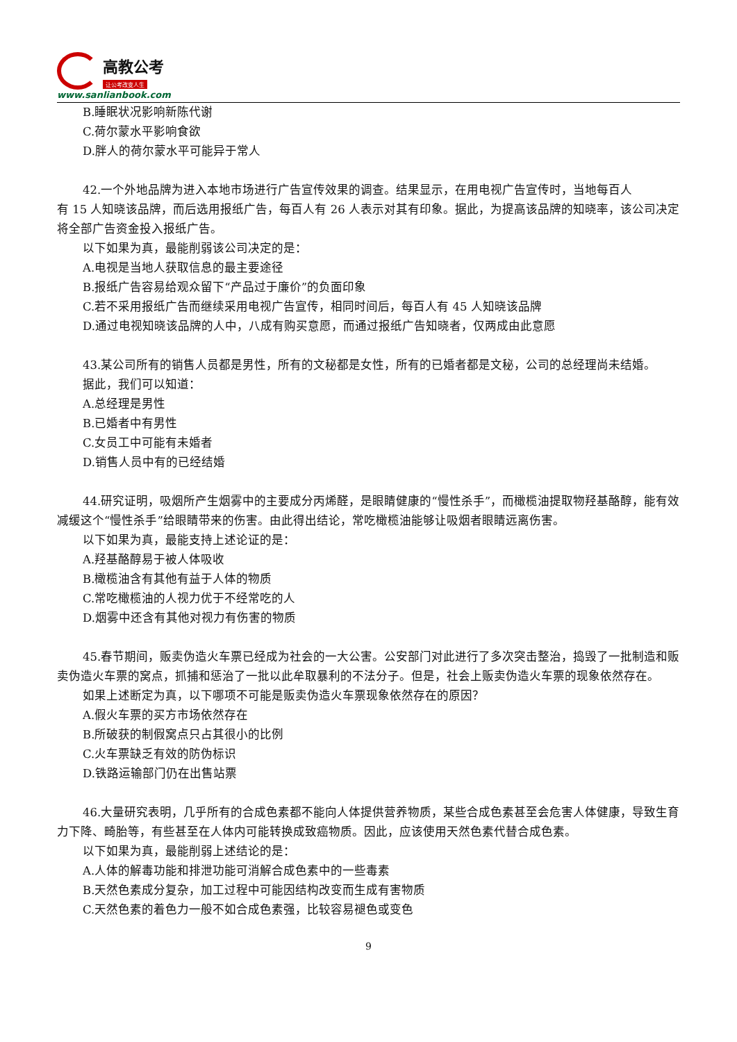高教公考
让公考改变人生
www.sanlianbook.com
B.睡眠状况影响新陈代谢
C.荷尔蒙水平影响食欲
D.胖人的荷尔蒙水平可能异于常人
42.一个外地品牌为进入本地市场进行广告宣传效果的调查。结果显示，在用电视广告宣传时，当地每百人
有 15 人知晓该品牌，而后选用报纸广告，每百人有 26 人表示对其有印象。据此，为提高该品牌的知晓率，该公司决定将全部广告资金投入报纸广告。
以下如果为真，最能削弱该公司决定的是：
A.电视是当地人获取信息的最主要途径
B.报纸广告容易给观众留下“产品过于廉价”的负面印象
C.若不采用报纸广告而继续采用电视广告宣传，相同时间后，每百人有 45 人知晓该品牌
D.通过电视知晓该品牌的人中，八成有购买意愿，而通过报纸广告知晓者，仅两成由此意愿
43.某公司所有的销售人员都是男性，所有的文秘都是女性，所有的已婚者都是文秘，公司的总经理尚未结婚。
据此，我们可以知道：
A.总经理是男性
B.已婚者中有男性
C.女员工中可能有未婚者
D.销售人员中有的已经结婚
44.研究证明，吸烟所产生烟雾中的主要成分丙烯醛，是眼睛健康的“慢性杀手”，而橄榄油提取物羟基酪醇，能有效减缓这个“慢性杀手”给眼睛带来的伤害。由此得出结论，常吃橄榄油能够让吸烟者眼睛远离伤害。
以下如果为真，最能支持上述论证的是：
A.羟基酪醇易于被人体吸收
B.橄榄油含有其他有益于人体的物质
C.常吃橄榄油的人视力优于不经常吃的人
D.烟雾中还含有其他对视力有伤害的物质
45.春节期间，贩卖伪造火车票已经成为社会的一大公害。公安部门对此进行了多次突击整治，捣毁了一批制造和贩卖伪造火车票的窝点，抓捕和惩治了一批以此牟取暴利的不法分子。但是，社会上贩卖伪造火车票的现象依然存在。
如果上述断定为真，以下哪项不可能是贩卖伪造火车票现象依然存在的原因？
A.假火车票的买方市场依然存在
B.所破获的制假窝点只占其很小的比例
C.火车票缺乏有效的防伪标识
D.铁路运输部门仍在出售站票
46.大量研究表明，几乎所有的合成色素都不能向人体提供营养物质，某些合成色素甚至会危害人体健康，导致生育力下降、畸胎等，有些甚至在人体内可能转换成致癌物质。因此，应该使用天然色素代替合成色素。
以下如果为真，最能削弱上述结论的是：
A.人体的解毒功能和排泄功能可消解合成色素中的一些毒素
B.天然色素成分复杂，加工过程中可能因结构改变而生成有害物质
C.天然色素的着色力一般不如合成色素强，比较容易褪色或变色
9